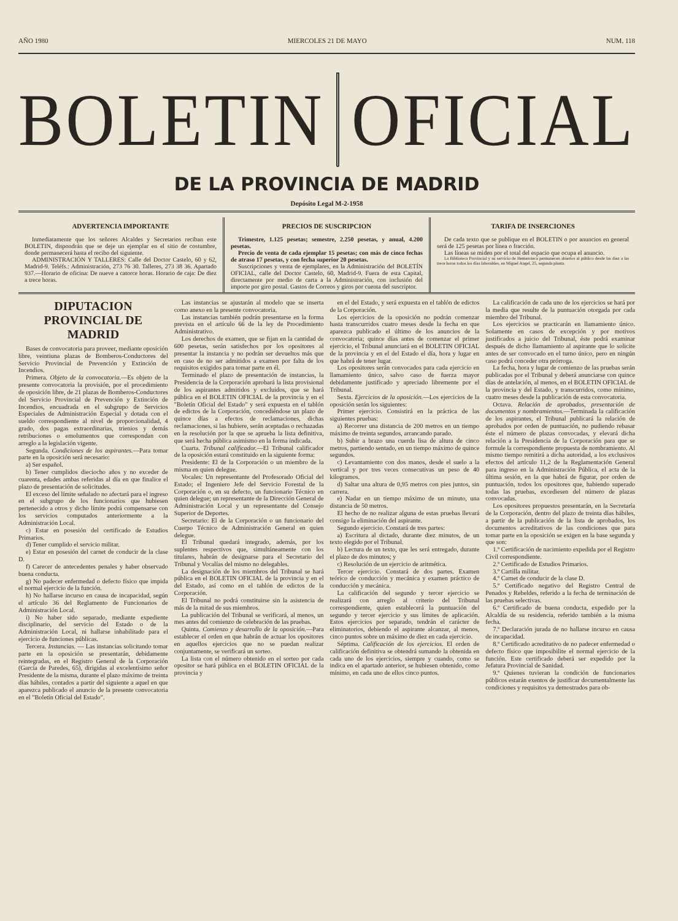AÑO 1980 MIERCOLES 21 DE MAYO NUM. 118
BOLETIN OFICIAL
DE LA PROVINCIA DE MADRID
Depósito Legal M-2-1958
ADVERTENCIA IMPORTANTE
Inmediatamente que los señores Alcaldes y Secretarios reciban este BOLETIN, dispondrán que se deje un ejemplar en el sitio de costumbre, donde permanecerá hasta el recibo del siguiente.
ADMINISTRACIÓN Y TALLERES: Calle del Doctor Castelo, 60 y 62, Madrid-9. Teléfs.: Administración, 273 76 30. Talleres, 273 38 36. Apartado 937.—Horario de oficina: De nueve a catorce horas. Horario de caja: De diez a trece horas.
PRECIOS DE SUSCRIPCION
Trimestre, 1.125 pesetas; semestre, 2.250 pesetas, y anual, 4.200 pesetas.
Precio de venta de cada ejemplar 15 pesetas; con más de cinco fechas de atraso 17 pesetas, y con fecha superior 20 pesetas.
Suscripciones y venta de ejemplares, en la Administración del BOLETÍN OFICIAL, calle del Doctor Castelo, 60, Madrid-9. Fuera de esta Capital, directamente por medio de carta a la Administración, con inclusión del importe por giro postal. Gastos de Correos y giros por cuenta del suscriptor.
TARIFA DE INSERCIONES
De cada texto que se publique en el BOLETIN o por anuncios en general será de 125 pesetas por línea o fracción.
Las líneas se miden por el total del espacio que ocupa el anuncio.
La Biblioteca Provincial y su servicio de Hemeroteca permanecen abiertos al público desde las diez a las trece horas todos los días laborables, en Miguel Angel, 25, segunda planta.
DIPUTACION PROVINCIAL DE MADRID
Bases de convocatoria para proveer, mediante oposición libre, veintiuna plazas de Bomberos-Conductores del Servicio Provincial de Prevención y Extinción de Incendios.
Primera. Objeto de la convocatoria.—Es objeto de la presente convocatoria la provisión, por el procedimiento de oposición libre, de 21 plazas de Bomberos-Conductores del Servicio Provincial de Prevención y Extinción de Incendios, encuadrada en el subgrupo de Servicios Especiales de Administración Especial y dotada con el sueldo correspondiente al nivel de proporcionalidad, 4 grado, dos pagas extraordinarias, trienios y demás retribuciones o emolumentos que correspondan con arreglo a la legislación vigente.
Segunda. Condiciones de los aspirantes.—Para tomar parte en la oposición será necesario:
a) Ser español.
b) Tener cumplidos dieciocho años y no exceder de cuarenta, edades ambas referidas al día en que finalice el plazo de presentación de solicitudes.
El exceso del límite señalado no afectará para el ingreso en el subgrupo de los funcionarios que hubiesen pertenecido a otros y dicho límite podrá compensarse con los servicios computados anteriormente a la Administración Local.
c) Estar en posesión del certificado de Estudios Primarios.
d) Tener cumplido el servicio militar.
e) Estar en posesión del carnet de conducir de la clase D.
f) Carecer de antecedentes penales y haber observado buena conducta.
g) No padecer enfermedad o defecto físico que impida el normal ejercicio de la función.
h) No hallarse incurso en causa de incapacidad, según el artículo 36 del Reglamento de Funcionarios de Administración Local.
i) No haber sido separado, mediante expediente disciplinario, del servicio del Estado o de la Administración Local, ni hallarse inhabilitado para el ejercicio de funciones públicas.
Tercera. Instancias. — Las instancias solicitando tomar parte en la oposición se presentarán, debidamente reintegradas, en el Registro General de la Corporación (García de Paredes, 65), dirigidas al excelentísimo señor Presidente de la misma, durante el plazo máximo de treinta días hábiles, contados a partir del siguiente a aquel en que aparezca publicado el anuncio de la presente convocatoria en el "Boletín Oficial del Estado".
Las instancias se ajustarán al modelo que se inserta como anexo en la presente convocatoria.
Las instancias también podrán presentarse en la forma prevista en el artículo 66 de la ley de Procedimiento Administrativo.
Los derechos de examen, que se fijan en la cantidad de 600 pesetas, serán satisfechos por los opositores al presentar la instancia y no podrán ser devueltos más que en caso de no ser admitidos a examen por falta de los requisitos exigidos para tomar parte en él.
Terminado el plazo de presentación de instancias, la Presidencia de la Corporación aprobará la lista provisional de los aspirantes admitidos y excluidos, que se hará pública en el BOLETIN OFICIAL de la provincia y en el "Boletín Oficial del Estado" y será expuesta en el tablón de edictos de la Corporación, concediéndose un plazo de quince días a efectos de reclamaciones, dichas reclamaciones, si las hubiere, serán aceptadas o rechazadas en la resolución por la que se aprueba la lista definitiva, que será hecha pública asimismo en la forma indicada.
Cuarta. Tribunal calificador.—El Tribunal calificador de la oposición estará constituido en la siguiente forma:
Presidente: El de la Corporación o un miembro de la misma en quien delegue.
Vocales: Un representante del Profesorado Oficial del Estado; el Ingeniero Jefe del Servicio Forestal de la Corporación o, en su defecto, un funcionario Técnico en quien delegue; un representante de la Dirección General de Administración Local y un representante del Consejo Superior de Deportes.
Secretario: El de la Corporación o un funcionario del Cuerpo Técnico de Administración General en quien delegue.
El Tribunal quedará integrado, además, por los suplentes respectivos que, simultáneamente con los titulares, habrán de designarse para el Secretario del Tribunal y Vocalías del mismo no delegables.
La designación de los miembros del Tribunal se hará pública en el BOLETIN OFICIAL de la provincia y en el del Estado, así como en el tablón de edictos de la Corporación.
El Tribunal no podrá constituirse sin la asistencia de más de la mitad de sus miembros.
La publicación del Tribunal se verificará, al menos, un mes antes del comienzo de celebración de las pruebas.
Quinta. Comienzo y desarrollo de la oposición.—Para establecer el orden en que habrán de actuar los opositores en aquellos ejercicios que no se puedan realizar conjuntamente, se verificará un sorteo.
La lista con el número obtenido en el sorteo por cada opositor se hará pública en el BOLETIN OFICIAL de la provincia y
en el del Estado, y será expuesta en el tablón de edictos de la Corporación.
Los ejercicios de la oposición no podrán comenzar hasta transcurridos cuatro meses desde la fecha en que aparezca publicado el último de los anuncios de la convocatoria; quince días antes de comenzar el primer ejercicio, el Tribunal anunciará en el BOLETIN OFICIAL de la provincia y en el del Estado el día, hora y lugar en que habrá de tener lugar.
Los opositores serán convocados para cada ejercicio en llamamiento único, salvo caso de fuerza mayor debidamente justificado y apreciado libremente por el Tribunal.
Sexta. Ejercicios de la oposición.—Los ejercicios de la oposición serán los siguientes:
Primer ejercicio. Consistirá en la práctica de las siguientes pruebas:
a) Recorrer una distancia de 200 metros en un tiempo máximo de treinta segundos, arrancando parado.
b) Subir a brazo una cuerda lisa de altura de cinco metros, partiendo sentado, en un tiempo máximo de quince segundos.
c) Levantamiento con dos manos, desde el suelo a la vertical y por tres veces consecutivas un peso de 40 kilogramos.
d) Saltar una altura de 0,95 metros con pies juntos, sin carrera.
e) Nadar en un tiempo máximo de un minuto, una distancia de 50 metros.
El hecho de no realizar alguna de estas pruebas llevará consigo la eliminación del aspirante.
Segundo ejercicio. Constará de tres partes:
a) Escritura al dictado, durante diez minutos, de un texto elegido por el Tribunal.
b) Lectura de un texto, que les será entregado, durante el plazo de dos minutos; y
c) Resolución de un ejercicio de aritmética.
Tercer ejercicio. Constará de dos partes. Examen teórico de conducción y mecánica y examen práctico de conducción y mecánica.
La calificación del segundo y tercer ejercicio se realizará con arreglo al criterio del Tribunal correspondiente, quien establecerá la puntuación del segundo y tercer ejercicio y sus límites de aplicación. Estos ejercicios por separado, tendrán el carácter de eliminatorios, debiendo el aspirante alcanzar, al menos, cinco puntos sobre un máximo de diez en cada ejercicio.
Séptima. Calificación de los ejercicios. El orden de calificación definitiva se obtendrá sumando la obtenida en cada uno de los ejercicios, siempre y cuando, como se indica en el apartado anterior, se hubiesen obtenido, como mínimo, en cada uno de ellos cinco puntos.
La calificación de cada uno de los ejercicios se hará por la media que resulte de la puntuación otorgada por cada miembro del Tribunal.
Los ejercicios se practicarán en llamamiento único. Solamente en casos de excepción y por motivos justificados a juicio del Tribunal, éste podrá examinar después de dicho llamamiento al aspirante que lo solicite antes de ser convocado en el turno único, pero en ningún caso podrá conceder otra prórroga.
La fecha, hora y lugar de comienzo de las pruebas serán publicadas por el Tribunal y deberá anunciarse con quince días de antelación, al menos, en el BOLETIN OFICIAL de la provincia y del Estado, y transcurridos, como mínimo, cuatro meses desde la publicación de esta convocatoria.
Octava. Relación de aprobados, presentación de documentos y nombramientos.—Terminada la calificación de los aspirantes, el Tribunal publicará la relación de aprobados por orden de puntuación, no pudiendo rebasar éste el número de plazas convocadas, y elevará dicha relación a la Presidencia de la Corporación para que se formule la correspondiente propuesta de nombramiento. Al mismo tiempo remitirá a dicha autoridad, a los exclusivos efectos del artículo 11,2 de la Reglamentación General para ingreso en la Administración Pública, el acta de la última sesión, en la que habrá de figurar, por orden de puntuación, todos los opositores que, habiendo superado todas las pruebas, excediesen del número de plazas convocadas.
Los opositores propuestos presentarán, en la Secretaría de la Corporación, dentro del plazo de treinta días hábiles, a partir de la publicación de la lista de aprobados, los documentos acreditativos de las condiciones que para tomar parte en la oposición se exigen en la base segunda y que son:
1.º Certificación de nacimiento expedida por el Registro Civil correspondiente.
2.º Certificado de Estudios Primarios.
3.º Cartilla militar.
4.º Carnet de conducir de la clase D.
5.º Certificado negativo del Registro Central de Penados y Rebeldes, referido a la fecha de terminación de las pruebas selectivas.
6.º Certificado de buena conducta, expedido por la Alcaldía de su residencia, referido también a la misma fecha.
7.º Declaración jurada de no hallarse incurso en causa de incapacidad.
8.º Certificado acreditativo de no padecer enfermedad o defecto físico que imposibilite el normal ejercicio de la función. Este certificado deberá ser expedido por la Jefatura Provincial de Sanidad.
9.º Quienes tuvieran la condición de funcionarios públicos estarán exentos de justificar documentalmente las condiciones y requisitos ya demostrados para ob-